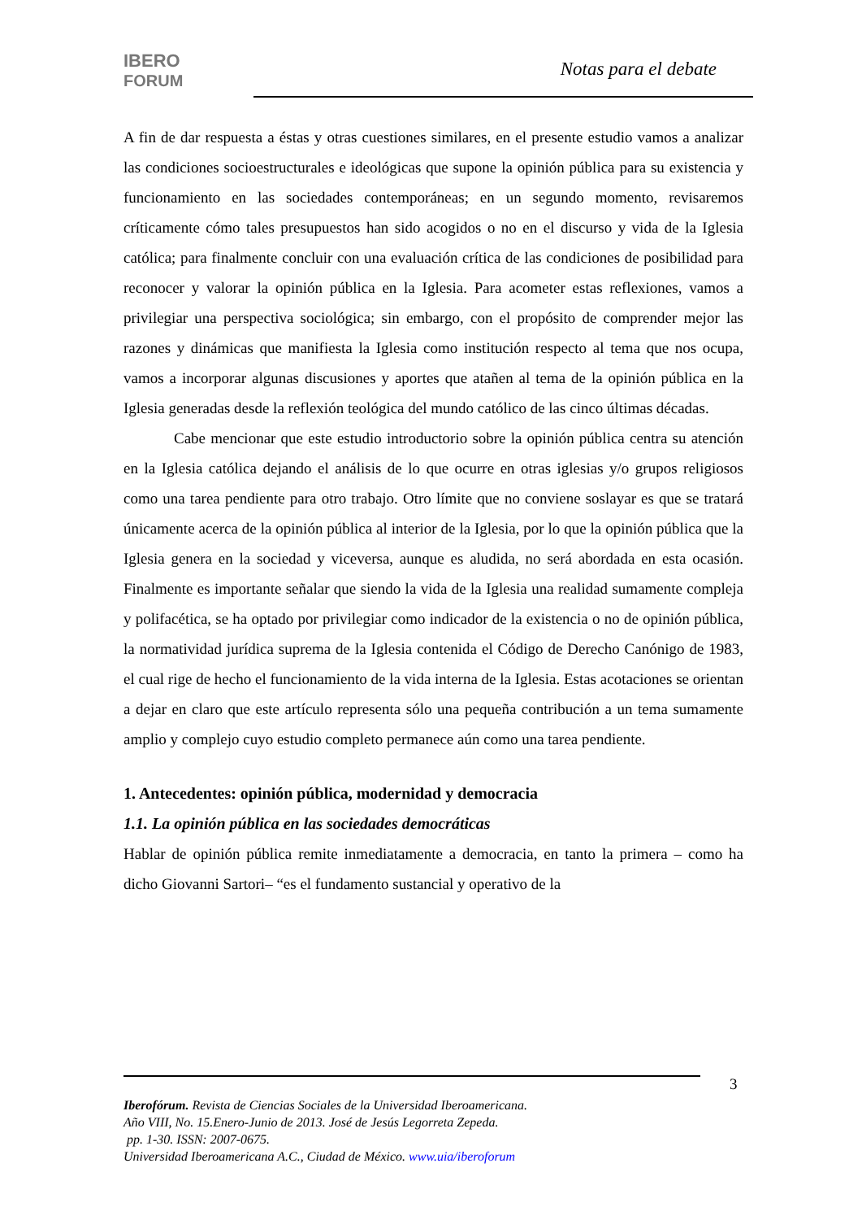IBERO
FORUM
Notas para el debate
A fin de dar respuesta a éstas y otras cuestiones similares, en el presente estudio vamos a analizar las condiciones socioestructurales e ideológicas que supone la opinión pública para su existencia y funcionamiento en las sociedades contemporáneas; en un segundo momento, revisaremos críticamente cómo tales presupuestos han sido acogidos o no en el discurso y vida de la Iglesia católica; para finalmente concluir con una evaluación crítica de las condiciones de posibilidad para reconocer y valorar la opinión pública en la Iglesia. Para acometer estas reflexiones, vamos a privilegiar una perspectiva sociológica; sin embargo, con el propósito de comprender mejor las razones y dinámicas que manifiesta la Iglesia como institución respecto al tema que nos ocupa, vamos a incorporar algunas discusiones y aportes que atañen al tema de la opinión pública en la Iglesia generadas desde la reflexión teológica del mundo católico de las cinco últimas décadas.
Cabe mencionar que este estudio introductorio sobre la opinión pública centra su atención en la Iglesia católica dejando el análisis de lo que ocurre en otras iglesias y/o grupos religiosos como una tarea pendiente para otro trabajo. Otro límite que no conviene soslayar es que se tratará únicamente acerca de la opinión pública al interior de la Iglesia, por lo que la opinión pública que la Iglesia genera en la sociedad y viceversa, aunque es aludida, no será abordada en esta ocasión. Finalmente es importante señalar que siendo la vida de la Iglesia una realidad sumamente compleja y polifacética, se ha optado por privilegiar como indicador de la existencia o no de opinión pública, la normatividad jurídica suprema de la Iglesia contenida el Código de Derecho Canónigo de 1983, el cual rige de hecho el funcionamiento de la vida interna de la Iglesia. Estas acotaciones se orientan a dejar en claro que este artículo representa sólo una pequeña contribución a un tema sumamente amplio y complejo cuyo estudio completo permanece aún como una tarea pendiente.
1. Antecedentes: opinión pública, modernidad y democracia
1.1. La opinión pública en las sociedades democráticas
Hablar de opinión pública remite inmediatamente a democracia, en tanto la primera – como ha dicho Giovanni Sartori– “es el fundamento sustancial y operativo de la
3
Iberofórum. Revista de Ciencias Sociales de la Universidad Iberoamericana.
Año VIII, No. 15.Enero-Junio de 2013. José de Jesús Legorreta Zepeda.
pp. 1-30. ISSN: 2007-0675.
Universidad Iberoamericana A.C., Ciudad de México. www.uia/iberoforum